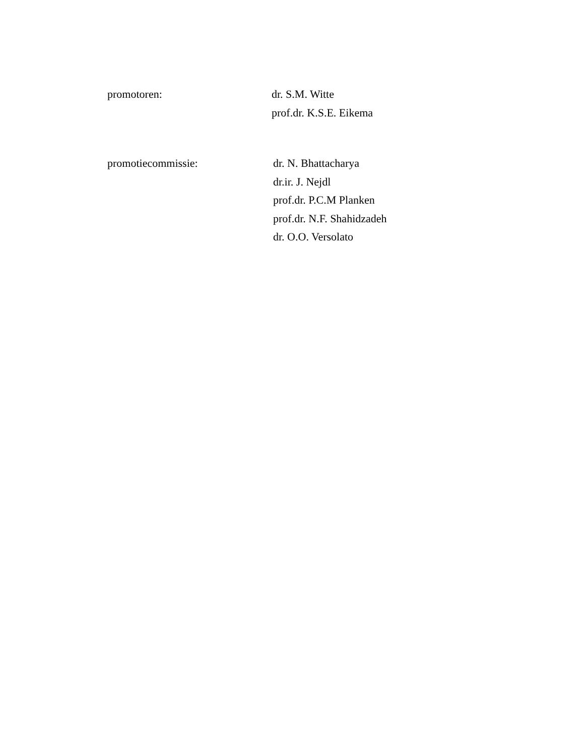promotoren: dr. S.M. Witte
prof.dr. K.S.E. Eikema
promotiecommissie: dr. N. Bhattacharya
dr.ir. J. Nejdl
prof.dr. P.C.M Planken
prof.dr. N.F. Shahidzadeh
dr. O.O. Versolato